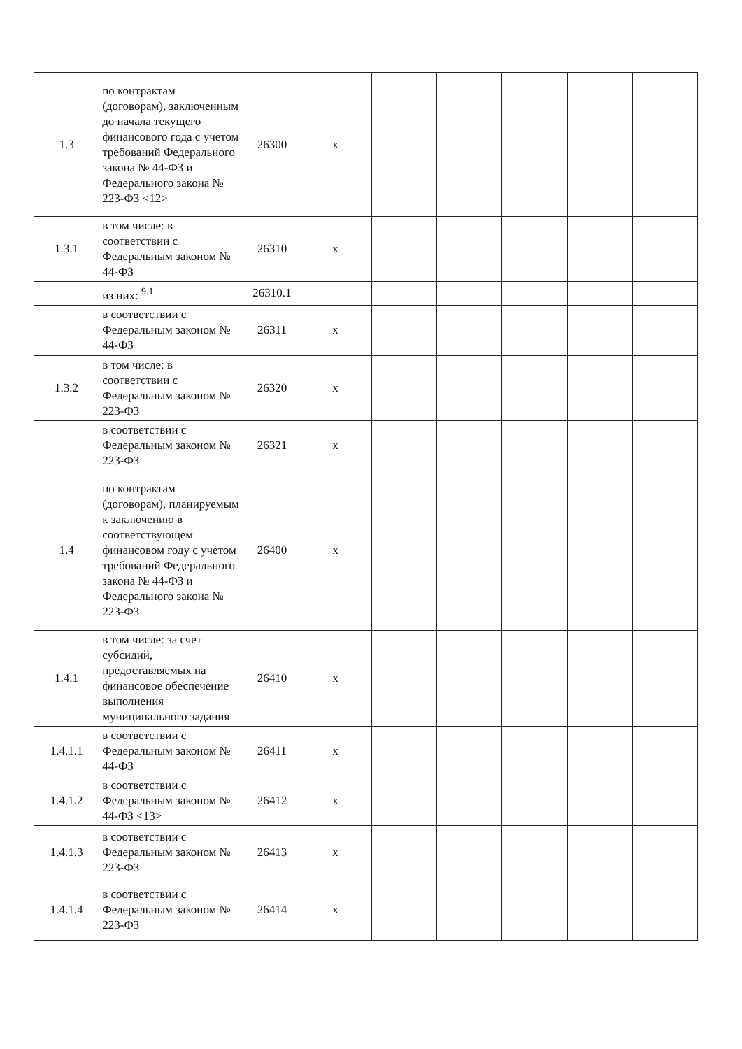| 1.3 | по контрактам (договорам), заключенным до начала текущего финансового года с учетом требований Федерального закона № 44-ФЗ и Федерального закона № 223-ФЗ <12> | 26300 | x | | | | | |
| 1.3.1 | в том числе: в соответствии с Федеральным законом № 44-ФЗ | 26310 | x | | | | | |
| | из них: <sup>9.1</sup> | 26310.1 | | | | | | |
| | в соответствии с Федеральным законом № 44-ФЗ | 26311 | x | | | | | |
| 1.3.2 | в том числе: в соответствии с Федеральным законом № 223-ФЗ | 26320 | x | | | | | |
| | в соответствии с Федеральным законом № 223-ФЗ | 26321 | x | | | | | |
| 1.4 | по контрактам (договорам), планируемым к заключению в соответствующем финансовом году с учетом требований Федерального закона № 44-ФЗ и Федерального закона № 223-ФЗ | 26400 | x | | | | | |
| 1.4.1 | в том числе: за счет субсидий, предоставляемых на финансовое обеспечение выполнения муниципального задания | 26410 | x | | | | | |
| 1.4.1.1 | в соответствии с Федеральным законом № 44-ФЗ | 26411 | x | | | | | |
| 1.4.1.2 | в соответствии с Федеральным законом № 44-ФЗ <13> | 26412 | x | | | | | |
| 1.4.1.3 | в соответствии с Федеральным законом № 223-ФЗ | 26413 | x | | | | | |
| 1.4.1.4 | в соответствии с Федеральным законом № 223-ФЗ | 26414 | x | | | | | |